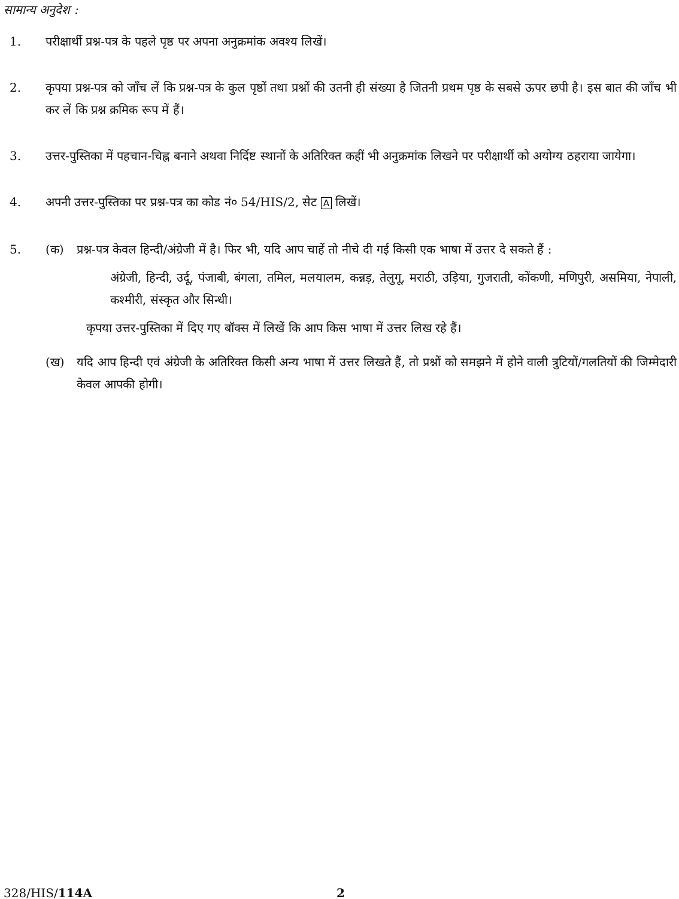सामान्य अनुदेश :
1. परीक्षार्थी प्रश्न-पत्र के पहले पृष्ठ पर अपना अनुक्रमांक अवश्य लिखें।
2. कृपया प्रश्न-पत्र को जाँच लें कि प्रश्न-पत्र के कुल पृष्ठों तथा प्रश्नों की उतनी ही संख्या है जितनी प्रथम पृष्ठ के सबसे ऊपर छपी है। इस बात की जाँच भी कर लें कि प्रश्न क्रमिक रूप में हैं।
3. उत्तर-पुस्तिका में पहचान-चिह्न बनाने अथवा निर्दिष्ट स्थानों के अतिरिक्त कहीं भी अनुक्रमांक लिखने पर परीक्षार्थी को अयोग्य ठहराया जायेगा।
4. अपनी उत्तर-पुस्तिका पर प्रश्न-पत्र का कोड नं० 54/HIS/2, सेट A लिखें।
5. (क) प्रश्न-पत्र केवल हिन्दी/अंग्रेजी में है। फिर भी, यदि आप चाहें तो नीचे दी गई किसी एक भाषा में उत्तर दे सकते हैं :
अंग्रेजी, हिन्दी, उर्दू, पंजाबी, बंगला, तमिल, मलयालम, कन्नड़, तेलुगू, मराठी, उड़िया, गुजराती, कोंकणी, मणिपुरी, असमिया, नेपाली, कश्मीरी, संस्कृत और सिन्धी।
कृपया उत्तर-पुस्तिका में दिए गए बॉक्स में लिखें कि आप किस भाषा में उत्तर लिख रहे हैं।
(ख) यदि आप हिन्दी एवं अंग्रेजी के अतिरिक्त किसी अन्य भाषा में उत्तर लिखते हैं, तो प्रश्नों को समझने में होने वाली त्रुटियों/गलतियों की जिम्मेदारी केवल आपकी होगी।
328/HIS/114A 2